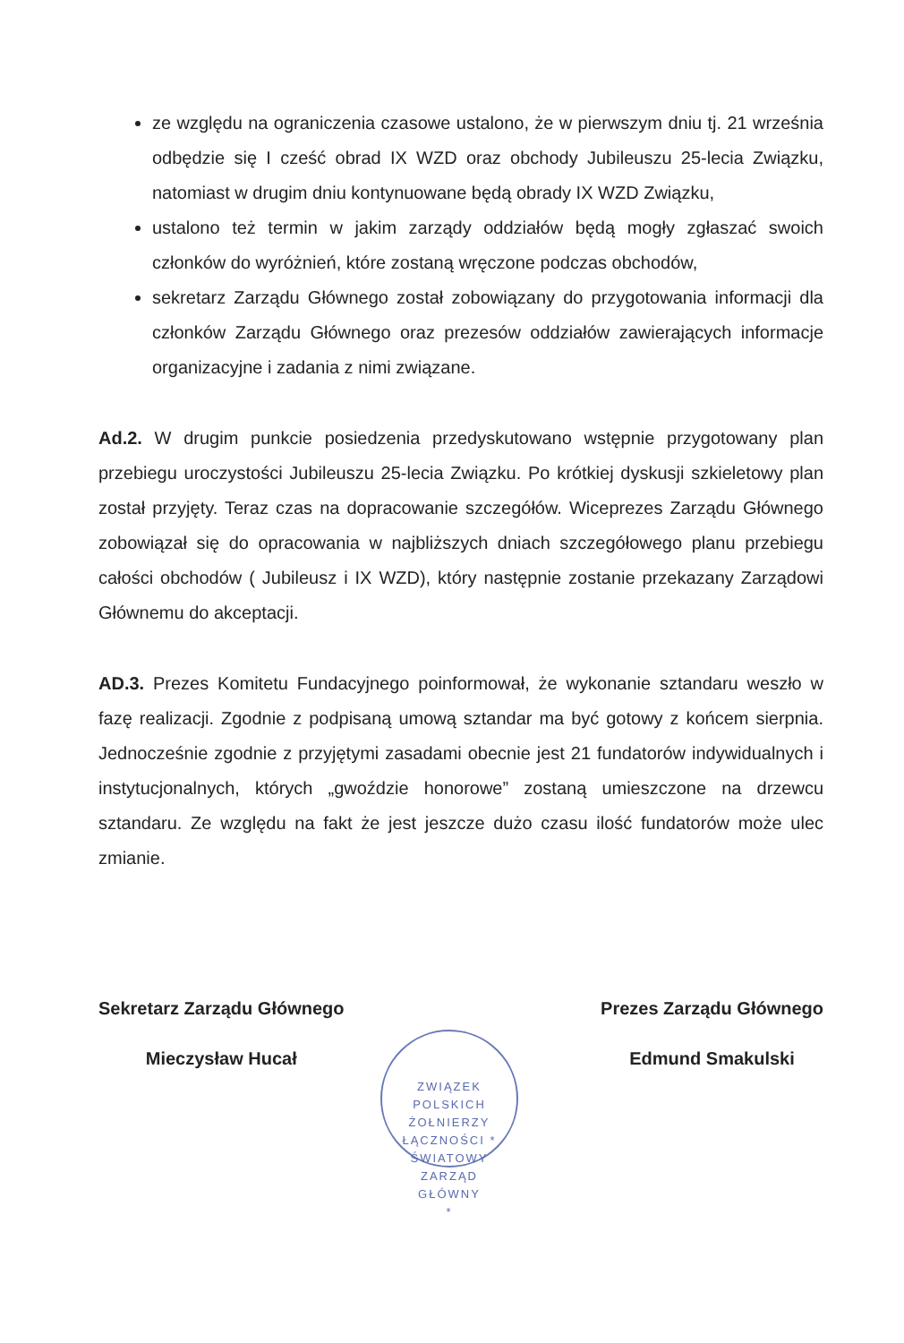ze względu na ograniczenia czasowe ustalono, że w pierwszym dniu tj. 21 września odbędzie się I cześć obrad IX WZD oraz obchody Jubileuszu 25-lecia Związku, natomiast w drugim dniu kontynuowane będą obrady IX WZD Związku,
ustalono też termin w jakim zarządy oddziałów będą mogły zgłaszać swoich członków do wyróżnień, które zostaną wręczone podczas obchodów,
sekretarz Zarządu Głównego został zobowiązany do przygotowania informacji dla członków Zarządu Głównego oraz prezesów oddziałów zawierających informacje organizacyjne i zadania z nimi związane.
Ad.2. W drugim punkcie posiedzenia przedyskutowano wstępnie przygotowany plan przebiegu uroczystości Jubileuszu 25-lecia Związku. Po krótkiej dyskusji szkieletowy plan został przyjęty. Teraz czas na dopracowanie szczegółów. Wiceprezes Zarządu Głównego zobowiązał się do opracowania w najbliższych dniach szczegółowego planu przebiegu całości obchodów ( Jubileusz i IX WZD), który następnie zostanie przekazany Zarządowi Głównemu do akceptacji.
AD.3. Prezes Komitetu Fundacyjnego poinformował, że wykonanie sztandaru weszło w fazę realizacji. Zgodnie z podpisaną umową sztandar ma być gotowy z końcem sierpnia. Jednocześnie zgodnie z przyjętymi zasadami obecnie jest 21 fundatorów indywidualnych i instytucjonalnych, których „gwoździe honorowe” zostaną umieszczone na drzewcu sztandaru. Ze względu na fakt że jest jeszcze dużo czasu ilość fundatorów może ulec zmianie.
Sekretarz Zarządu Głównego
Mieczysław Hucał
Prezes Zarządu Głównego
Edmund Smakulski
ZWIĄZEK POLSKICH ŻOŁNIERZY ŁĄCZNOŚCI * ŚWIATOWY
ZARZĄD
GŁÓWNY
*